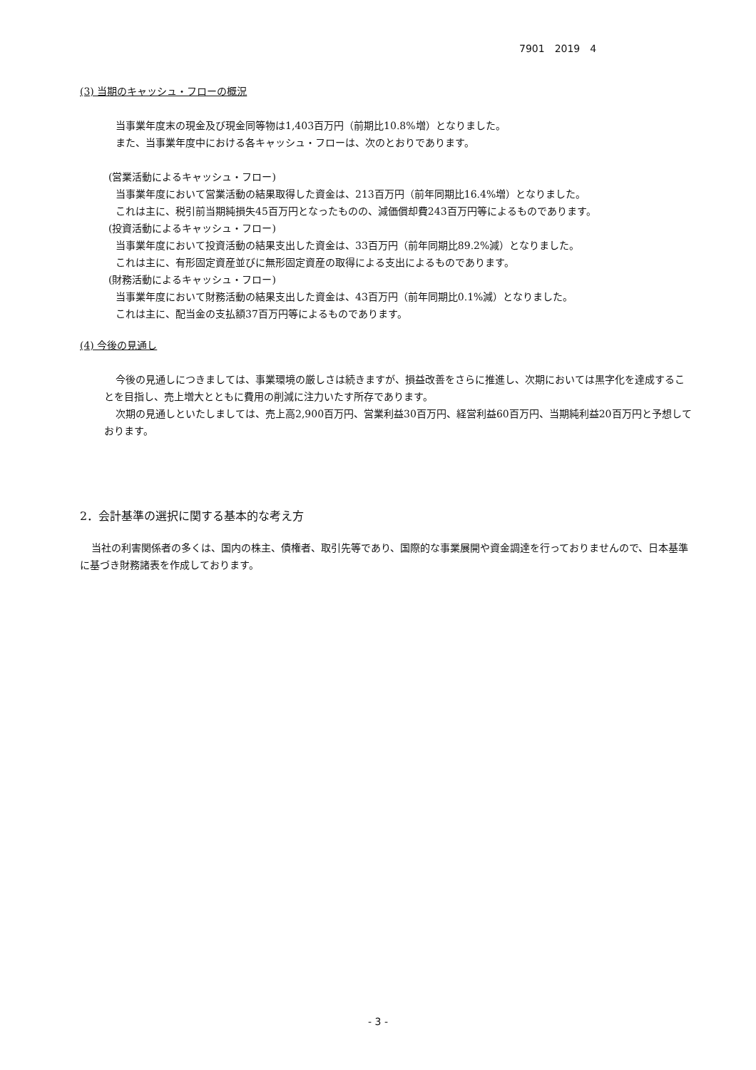7901　2019　4
(3) 当期のキャッシュ・フローの概況
当事業年度末の現金及び現金同等物は1,403百万円（前期比10.8%増）となりました。
また、当事業年度中における各キャッシュ・フローは、次のとおりであります。
(営業活動によるキャッシュ・フロー)
当事業年度において営業活動の結果取得した資金は、213百万円（前年同期比16.4%増）となりました。
これは主に、税引前当期純損失45百万円となったものの、減価償却費243百万円等によるものであります。
(投資活動によるキャッシュ・フロー)
当事業年度において投資活動の結果支出した資金は、33百万円（前年同期比89.2%減）となりました。
これは主に、有形固定資産並びに無形固定資産の取得による支出によるものであります。
(財務活動によるキャッシュ・フロー)
当事業年度において財務活動の結果支出した資金は、43百万円（前年同期比0.1%減）となりました。
これは主に、配当金の支払額37百万円等によるものであります。
(4) 今後の見通し
今後の見通しにつきましては、事業環境の厳しさは続きますが、損益改善をさらに推進し、次期においては黒字化を達成することを目指し、売上増大とともに費用の削減に注力いたす所存であります。
次期の見通しといたしましては、売上高2,900百万円、営業利益30百万円、経営利益60百万円、当期純利益20百万円と予想しております。
2．会計基準の選択に関する基本的な考え方
当社の利害関係者の多くは、国内の株主、債権者、取引先等であり、国際的な事業展開や資金調達を行っておりませんので、日本基準に基づき財務諸表を作成しております。
- 3 -